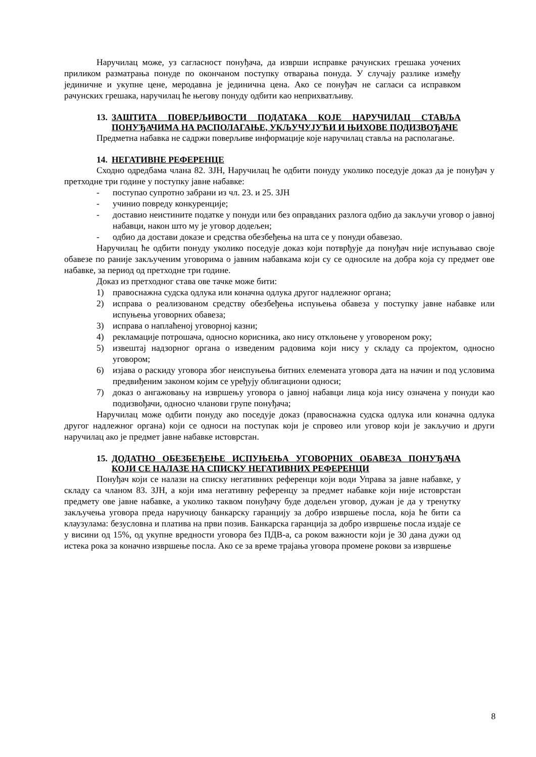Наручилац може, уз сагласност понуђача, да изврши исправке рачунских грешака уочених приликом разматрања понуде по окончаном поступку отварања понуда. У случају разлике између јединичне и укупне цене, меродавна је јединична цена. Ако се понуђач не сагласи са исправком рачунских грешака, наручилац ће његову понуду одбити као неприхватљиву.
13. ЗАШТИТА ПОВЕРЉИВОСТИ ПОДАТАКА КОЈЕ НАРУЧИЛАЦ СТАВЉА ПОНУЂАЧИМА НА РАСПОЛАГАЊЕ, УКЉУЧУЈУЋИ И ЊИХОВЕ ПОДИЗВОЂАЧЕ
Предметна набавка не садржи поверљиве информације које наручилац ставља на располагање.
14. НЕГАТИВНЕ РЕФЕРЕНЦЕ
Сходно одредбама члана 82. ЗЈН, Наручилац ће одбити понуду уколико поседује доказ да је понуђач у претходне три године у поступку јавне набавке:
- поступао супротно забрани из чл. 23. и 25. ЗЈН
- учинио повреду конкуренције;
- доставио неистините податке у понуди или без оправданих разлога одбио да закључи уговор о јавној набавци, након што му је уговор додељен;
- одбио да достави доказе и средства обезбеђења на шта се у понуди обавезао.
Наручилац ће одбити понуду уколико поседује доказ који потврђује да понуђач није испуњавао своје обавезе по раније закљученим уговорима о јавним набавкама који су се односиле на добра која су предмет ове набавке, за период од претходне три године.
Доказ из претходног става ове тачке може бити:
1) правоснажна судска одлука или коначна одлука другог надлежног органа;
2) исправа о реализованом средству обезбеђења испуњења обавеза у поступку јавне набавке или испуњења уговорних обавеза;
3) исправа о наплаћеној уговорној казни;
4) рекламације потрошача, односно корисника, ако нису отклоњене у уговореном року;
5) извештај надзорног органа о изведеним радовима који нису у складу са пројектом, односно уговором;
6) изјава о раскиду уговора због неиспуњења битних елемената уговора дата на начин и под условима предвиђеним законом којим се уређују облигациони односи;
7) доказ о ангажовању на извршењу уговора о јавној набавци лица која нису означена у понуди као подизвођачи, односно чланови групе понуђача;
Наручилац може одбити понуду ако поседује доказ (правоснажна судска одлука или коначна одлука другог надлежног органа) који се односи на поступак који је спровео или уговор који је закључио и други наручилац ако је предмет јавне набавке истоврстан.
15. ДОДАТНО ОБЕЗБЕЂЕЊЕ ИСПУЊЕЊА УГОВОРНИХ ОБАВЕЗА ПОНУЂАЧА КОЈИ СЕ НАЛАЗЕ НА СПИСКУ НЕГАТИВНИХ РЕФЕРЕНЦИ
Понуђач који се налази на списку негативних референци који води Управа за јавне набавке, у складу са чланом 83. ЗЈН, а који има негативну референцу за предмет набавке који није истоврстан предмету ове јавне набавке, а уколико таквом понуђачу буде додељен уговор, дужан је да у тренутку закључења уговора преда наручиоцу банкарску гаранцију за добро извршење посла, која ће бити са клаузулама: безусловна и платива на први позив. Банкарска гаранција за добро извршење посла издаје се у висини од 15%, од укупне вредности уговора без ПДВ-а, са роком важности који је 30 дана дужи од истека рока за коначно извршење посла. Ако се за време трајања уговора промене рокови за извршење
8